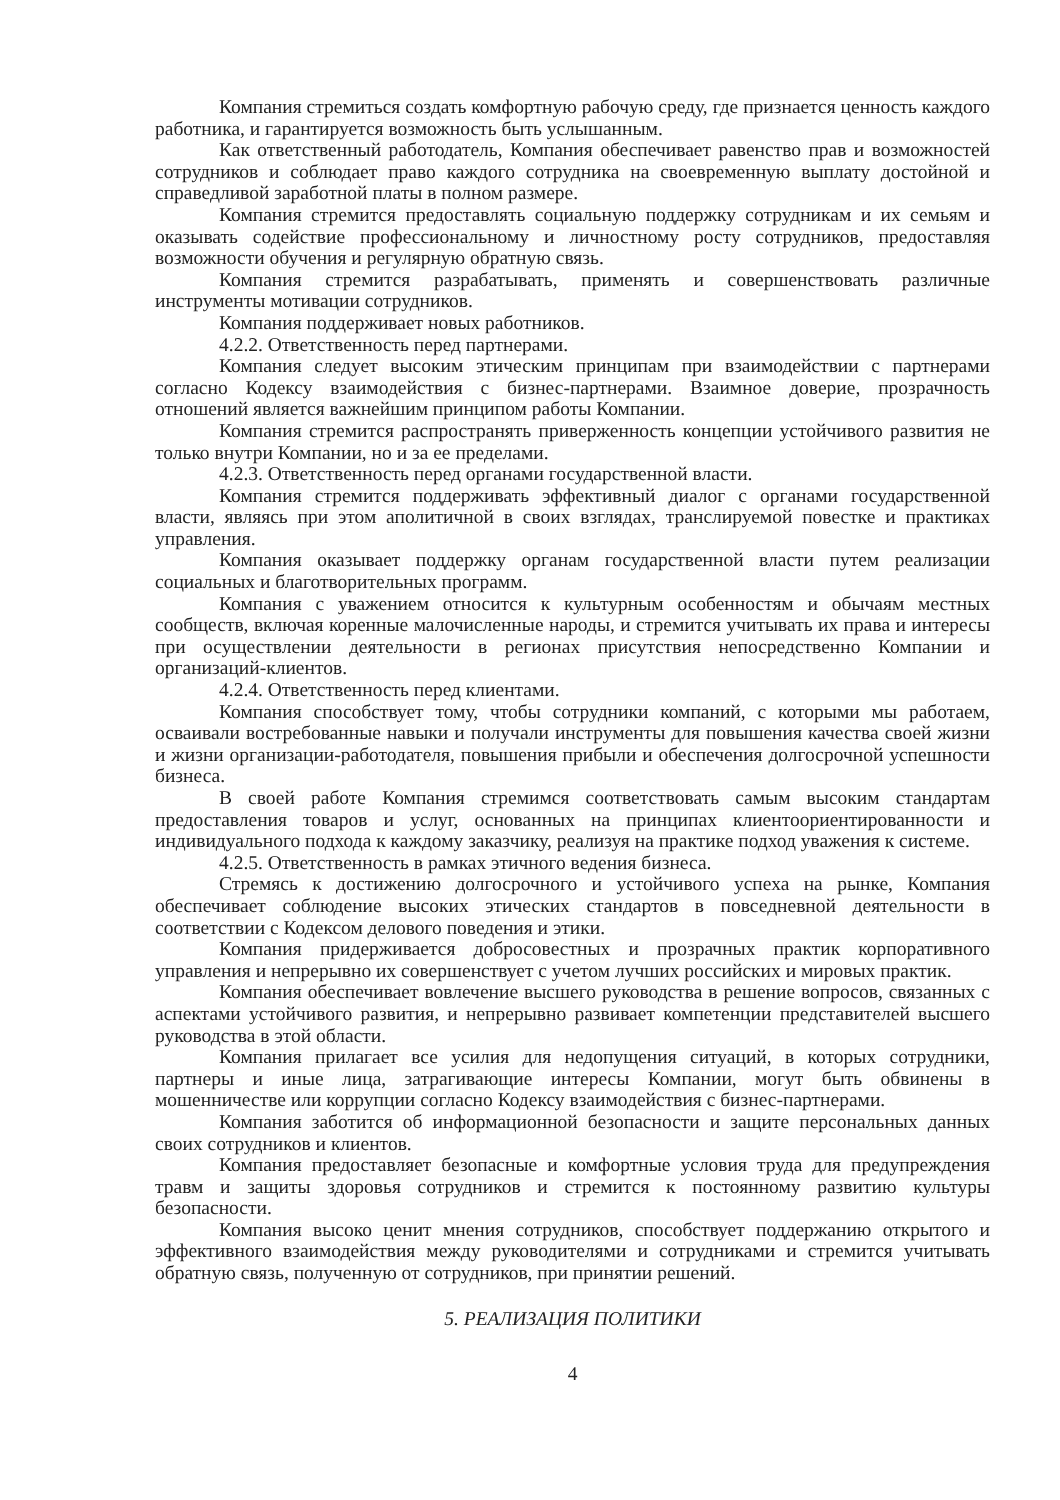Компания стремиться создать комфортную рабочую среду, где признается ценность каждого работника, и гарантируется возможность быть услышанным.
Как ответственный работодатель, Компания обеспечивает равенство прав и возможностей сотрудников и соблюдает право каждого сотрудника на своевременную выплату достойной и справедливой заработной платы в полном размере.
Компания стремится предоставлять социальную поддержку сотрудникам и их семьям и оказывать содействие профессиональному и личностному росту сотрудников, предоставляя возможности обучения и регулярную обратную связь.
Компания стремится разрабатывать, применять и совершенствовать различные инструменты мотивации сотрудников.
Компания поддерживает новых работников.
4.2.2. Ответственность перед партнерами.
Компания следует высоким этическим принципам при взаимодействии с партнерами согласно Кодексу взаимодействия с бизнес-партнерами. Взаимное доверие, прозрачность отношений является важнейшим принципом работы Компании.
Компания стремится распространять приверженность концепции устойчивого развития не только внутри Компании, но и за ее пределами.
4.2.3. Ответственность перед органами государственной власти.
Компания стремится поддерживать эффективный диалог с органами государственной власти, являясь при этом аполитичной в своих взглядах, транслируемой повестке и практиках управления.
Компания оказывает поддержку органам государственной власти путем реализации социальных и благотворительных программ.
Компания с уважением относится к культурным особенностям и обычаям местных сообществ, включая коренные малочисленные народы, и стремится учитывать их права и интересы при осуществлении деятельности в регионах присутствия непосредственно Компании и организаций-клиентов.
4.2.4. Ответственность перед клиентами.
Компания способствует тому, чтобы сотрудники компаний, с которыми мы работаем, осваивали востребованные навыки и получали инструменты для повышения качества своей жизни и жизни организации-работодателя, повышения прибыли и обеспечения долгосрочной успешности бизнеса.
В своей работе Компания стремимся соответствовать самым высоким стандартам предоставления товаров и услуг, основанных на принципах клиентоориентированности и индивидуального подхода к каждому заказчику, реализуя на практике подход уважения к системе.
4.2.5. Ответственность в рамках этичного ведения бизнеса.
Стремясь к достижению долгосрочного и устойчивого успеха на рынке, Компания обеспечивает соблюдение высоких этических стандартов в повседневной деятельности в соответствии с Кодексом делового поведения и этики.
Компания придерживается добросовестных и прозрачных практик корпоративного управления и непрерывно их совершенствует с учетом лучших российских и мировых практик.
Компания обеспечивает вовлечение высшего руководства в решение вопросов, связанных с аспектами устойчивого развития, и непрерывно развивает компетенции представителей высшего руководства в этой области.
Компания прилагает все усилия для недопущения ситуаций, в которых сотрудники, партнеры и иные лица, затрагивающие интересы Компании, могут быть обвинены в мошенничестве или коррупции согласно Кодексу взаимодействия с бизнес-партнерами.
Компания заботится об информационной безопасности и защите персональных данных своих сотрудников и клиентов.
Компания предоставляет безопасные и комфортные условия труда для предупреждения травм и защиты здоровья сотрудников и стремится к постоянному развитию культуры безопасности.
Компания высоко ценит мнения сотрудников, способствует поддержанию открытого и эффективного взаимодействия между руководителями и сотрудниками и стремится учитывать обратную связь, полученную от сотрудников, при принятии решений.
5. РЕАЛИЗАЦИЯ ПОЛИТИКИ
4